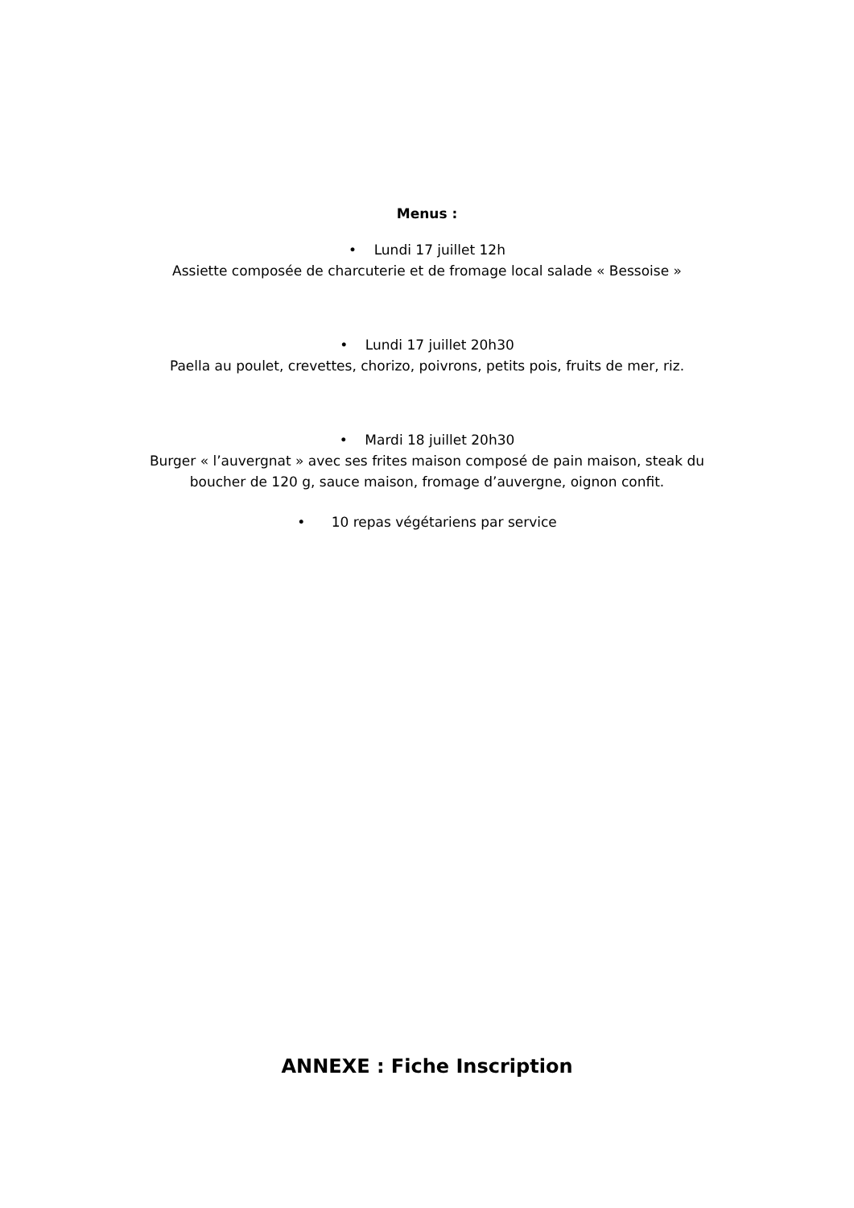Menus :
• Lundi 17 juillet 12h
Assiette composée de charcuterie et de fromage local salade « Bessoise »
• Lundi 17 juillet 20h30
Paella au poulet, crevettes, chorizo, poivrons, petits pois, fruits de mer, riz.
• Mardi 18 juillet 20h30
Burger « l’auvergnat » avec ses frites maison composé de pain maison, steak du
boucher de 120 g, sauce maison, fromage d’auvergne, oignon confit.
• 10 repas végétariens par service
ANNEXE : Fiche Inscription